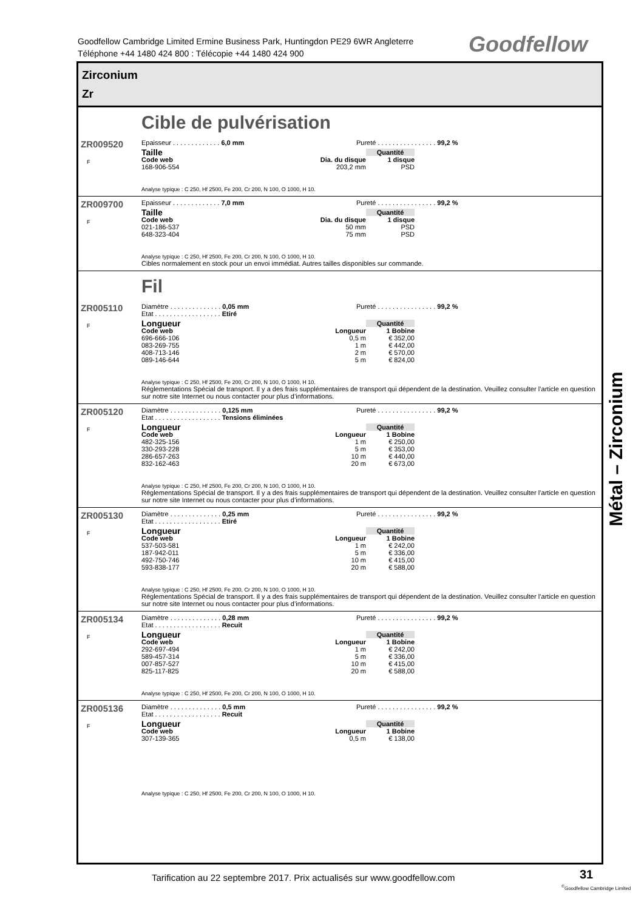Goodfellow Cambridge Limited Ermine Business Park, Huntingdon PE29 6WR Angleterre
Téléphone +44 1480 424 800 : Télécopie +44 1480 424 900
Goodfellow
Zirconium
Zr
Cible de pulvérisation
ZR009520
F
Epaisseur . . . . . . . . . . . . . 6,0 mm Pureté . . . . . . . . . . . . . . . . 99,2 %
| Taille | | Quantité |
| --- | --- | --- |
| Code web | Dia. du disque | 1 disque |
| 168-906-554 | 203,2 mm | PSD |
Analyse typique : C 250, Hf 2500, Fe 200, Cr 200, N 100, O 1000, H 10.
ZR009700
F
Epaisseur . . . . . . . . . . . . . 7,0 mm Pureté . . . . . . . . . . . . . . . . 99,2 %
| Taille | | Quantité |
| --- | --- | --- |
| Code web | Dia. du disque | 1 disque |
| 021-186-537 | 50 mm | PSD |
| 648-323-404 | 75 mm | PSD |
Analyse typique : C 250, Hf 2500, Fe 200, Cr 200, N 100, O 1000, H 10.
Cibles normalement en stock pour un envoi immédiat. Autres tailles disponibles sur commande.
Fil
ZR005110
F
Diamètre . . . . . . . . . . . . . . 0,05 mm
Etat . . . . . . . . . . . . . . . . . . Etiré
Pureté . . . . . . . . . . . . . . . . 99,2 %
| Longueur | | Quantité |
| --- | --- | --- |
| Code web | Longueur | 1 Bobine |
| 696-666-106 | 0,5 m | € 352,00 |
| 083-269-755 | 1 m | € 442,00 |
| 408-713-146 | 2 m | € 570,00 |
| 089-146-644 | 5 m | € 824,00 |
Analyse typique : C 250, Hf 2500, Fe 200, Cr 200, N 100, O 1000, H 10.
Réglementations Spécial de transport. Il y a des frais supplémentaires de transport qui dépendent de la destination. Veuillez consulter l’article en question sur notre site Internet ou nous contacter pour plus d’informations.
ZR005120
F
Diamètre . . . . . . . . . . . . . . 0,125 mm
Etat . . . . . . . . . . . . . . . . . . Tensions éliminées
Pureté . . . . . . . . . . . . . . . . 99,2 %
| Longueur | | Quantité |
| --- | --- | --- |
| Code web | Longueur | 1 Bobine |
| 482-325-156 | 1 m | € 250,00 |
| 330-293-228 | 5 m | € 353,00 |
| 286-657-263 | 10 m | € 440,00 |
| 832-162-463 | 20 m | € 673,00 |
Analyse typique : C 250, Hf 2500, Fe 200, Cr 200, N 100, O 1000, H 10.
Réglementations Spécial de transport. Il y a des frais supplémentaires de transport qui dépendent de la destination. Veuillez consulter l’article en question sur notre site Internet ou nous contacter pour plus d’informations.
ZR005130
F
Diamètre . . . . . . . . . . . . . . 0,25 mm
Etat . . . . . . . . . . . . . . . . . . Etiré
Pureté . . . . . . . . . . . . . . . . 99,2 %
| Longueur | | Quantité |
| --- | --- | --- |
| Code web | Longueur | 1 Bobine |
| 537-503-581 | 1 m | € 242,00 |
| 187-942-011 | 5 m | € 336,00 |
| 492-750-746 | 10 m | € 415,00 |
| 593-838-177 | 20 m | € 588,00 |
Analyse typique : C 250, Hf 2500, Fe 200, Cr 200, N 100, O 1000, H 10.
Réglementations Spécial de transport. Il y a des frais supplémentaires de transport qui dépendent de la destination. Veuillez consulter l’article en question sur notre site Internet ou nous contacter pour plus d’informations.
ZR005134
F
Diamètre . . . . . . . . . . . . . . 0,28 mm
Etat . . . . . . . . . . . . . . . . . . Recuit
Pureté . . . . . . . . . . . . . . . . 99,2 %
| Longueur | | Quantité |
| --- | --- | --- |
| Code web | Longueur | 1 Bobine |
| 292-697-494 | 1 m | € 242,00 |
| 589-457-314 | 5 m | € 336,00 |
| 007-857-527 | 10 m | € 415,00 |
| 825-117-825 | 20 m | € 588,00 |
Analyse typique : C 250, Hf 2500, Fe 200, Cr 200, N 100, O 1000, H 10.
ZR005136
F
Diamètre . . . . . . . . . . . . . . 0,5 mm
Etat . . . . . . . . . . . . . . . . . . Recuit
Pureté . . . . . . . . . . . . . . . . 99,2 %
| Longueur | | Quantité |
| --- | --- | --- |
| Code web | Longueur | 1 Bobine |
| 307-139-365 | 0,5 m | € 138,00 |
Analyse typique : C 250, Hf 2500, Fe 200, Cr 200, N 100, O 1000, H 10.
Métal – Zirconium
Tarification au 22 septembre 2017. Prix actualisés sur www.goodfellow.com
31
<sup>©</sup>Goodfellow Cambridge Limited